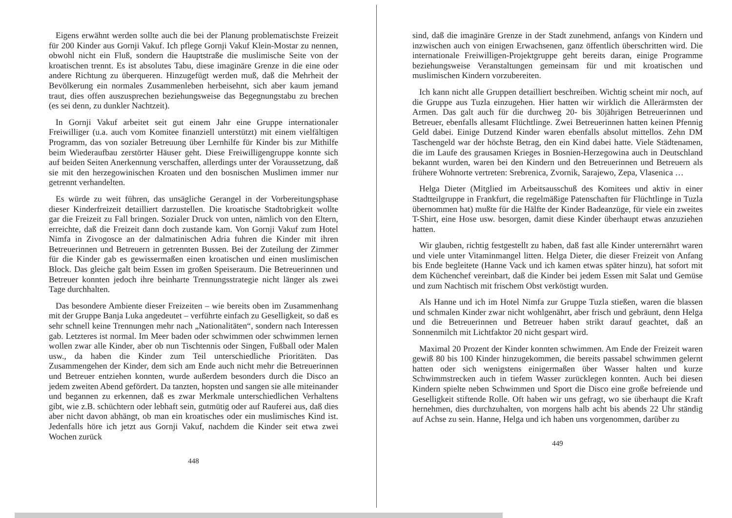Eigens erwähnt werden sollte auch die bei der Planung problematischste Freizeit für 200 Kinder aus Gornji Vakuf. Ich pflege Gornji Vakuf Klein-Mostar zu nennen, obwohl nicht ein Fluß, sondern die Hauptstraße die muslimische Seite von der kroatischen trennt. Es ist absolutes Tabu, diese imaginäre Grenze in die eine oder andere Richtung zu überqueren. Hinzugefügt werden muß, daß die Mehrheit der Bevölkerung ein normales Zusammenleben herbeisehnt, sich aber kaum jemand traut, dies offen auszusprechen beziehungsweise das Begegnungstabu zu brechen (es sei denn, zu dunkler Nachtzeit).
In Gornji Vakuf arbeitet seit gut einem Jahr eine Gruppe internationaler Freiwilliger (u.a. auch vom Komitee finanziell unterstützt) mit einem vielfältigen Programm, das von sozialer Betreuung über Lernhilfe für Kinder bis zur Mithilfe beim Wiederaufbau zerstörter Häuser geht. Diese Freiwilligengruppe konnte sich auf beiden Seiten Anerkennung verschaffen, allerdings unter der Voraussetzung, daß sie mit den herzegowinischen Kroaten und den bosnischen Muslimen immer nur getrennt verhandelten.
Es würde zu weit führen, das unsägliche Gerangel in der Vorbereitungsphase dieser Kinderfreizeit detailliert darzustellen. Die kroatische Stadtobrigkeit wollte gar die Freizeit zu Fall bringen. Sozialer Druck von unten, nämlich von den Eltern, erreichte, daß die Freizeit dann doch zustande kam. Von Gornji Vakuf zum Hotel Nimfa in Zivogosce an der dalmatinischen Adria fuhren die Kinder mit ihren Betreuerinnen und Betreuern in getrennten Bussen. Bei der Zuteilung der Zimmer für die Kinder gab es gewissermaßen einen kroatischen und einen muslimischen Block. Das gleiche galt beim Essen im großen Speiseraum. Die Betreuerinnen und Betreuer konnten jedoch ihre beinharte Trennungsstrategie nicht länger als zwei Tage durchhalten.
Das besondere Ambiente dieser Freizeiten – wie bereits oben im Zusammenhang mit der Gruppe Banja Luka angedeutet – verführte einfach zu Geselligkeit, so daß es sehr schnell keine Trennungen mehr nach „Nationalitäten“, sondern nach Interessen gab. Letzteres ist normal. Im Meer baden oder schwimmen oder schwimmen lernen wollen zwar alle Kinder, aber ob nun Tischtennis oder Singen, Fußball oder Malen usw., da haben die Kinder zum Teil unterschiedliche Prioritäten. Das Zusammengehen der Kinder, dem sich am Ende auch nicht mehr die Betreuerinnen und Betreuer entziehen konnten, wurde außerdem besonders durch die Disco an jedem zweiten Abend gefördert. Da tanzten, hopsten und sangen sie alle miteinander und begannen zu erkennen, daß es zwar Merkmale unterschiedlichen Verhaltens gibt, wie z.B. schüchtern oder lebhaft sein, gutmütig oder auf Rauferei aus, daß dies aber nicht davon abhängt, ob man ein kroatisches oder ein muslimisches Kind ist. Jedenfalls höre ich jetzt aus Gornji Vakuf, nachdem die Kinder seit etwa zwei Wochen zurück
448
sind, daß die imaginäre Grenze in der Stadt zunehmend, anfangs von Kindern und inzwischen auch von einigen Erwachsenen, ganz öffentlich überschritten wird. Die internationale Freiwilligen-Projektgruppe geht bereits daran, einige Programme beziehungsweise Veranstaltungen gemeinsam für und mit kroatischen und muslimischen Kindern vorzubereiten.
Ich kann nicht alle Gruppen detailliert beschreiben. Wichtig scheint mir noch, auf die Gruppe aus Tuzla einzugehen. Hier hatten wir wirklich die Allerärmsten der Armen. Das galt auch für die durchweg 20- bis 30jährigen Betreuerinnen und Betreuer, ebenfalls allesamt Flüchtlinge. Zwei Betreuerinnen hatten keinen Pfennig Geld dabei. Einige Dutzend Kinder waren ebenfalls absolut mittellos. Zehn DM Taschengeld war der höchste Betrag, den ein Kind dabei hatte. Viele Städtenamen, die im Laufe des grausamen Krieges in Bosnien-Herzegowina auch in Deutschland bekannt wurden, waren bei den Kindern und den Betreuerinnen und Betreuern als frühere Wohnorte vertreten: Srebrenica, Zvornik, Sarajewo, Zepa, Vlasenica …
Helga Dieter (Mitglied im Arbeitsausschuß des Komitees und aktiv in einer Stadtteilgruppe in Frankfurt, die regelmäßige Patenschaften für Flüchtlinge in Tuzla übernommen hat) mußte für die Hälfte der Kinder Badeanzüge, für viele ein zweites T-Shirt, eine Hose usw. besorgen, damit diese Kinder überhaupt etwas anzuziehen hatten.
Wir glauben, richtig festgestellt zu haben, daß fast alle Kinder unterernährt waren und viele unter Vitaminmangel litten. Helga Dieter, die dieser Freizeit von Anfang bis Ende begleitete (Hanne Vack und ich kamen etwas später hinzu), hat sofort mit dem Küchenchef vereinbart, daß die Kinder bei jedem Essen mit Salat und Gemüse und zum Nachtisch mit frischem Obst verköstigt wurden.
Als Hanne und ich im Hotel Nimfa zur Gruppe Tuzla stießen, waren die blassen und schmalen Kinder zwar nicht wohlgenährt, aber frisch und gebräunt, denn Helga und die Betreuerinnen und Betreuer haben strikt darauf geachtet, daß an Sonnenmilch mit Lichtfaktor 20 nicht gespart wird.
Maximal 20 Prozent der Kinder konnten schwimmen. Am Ende der Freizeit waren gewiß 80 bis 100 Kinder hinzugekommen, die bereits passabel schwimmen gelernt hatten oder sich wenigstens einigermaßen über Wasser halten und kurze Schwimmstrecken auch in tiefem Wasser zurücklegen konnten. Auch bei diesen Kindern spielte neben Schwimmen und Sport die Disco eine große befreiende und Geselligkeit stiftende Rolle. Oft haben wir uns gefragt, wo sie überhaupt die Kraft hernehmen, dies durchzuhalten, von morgens halb acht bis abends 22 Uhr ständig auf Achse zu sein. Hanne, Helga und ich haben uns vorgenommen, darüber zu
449